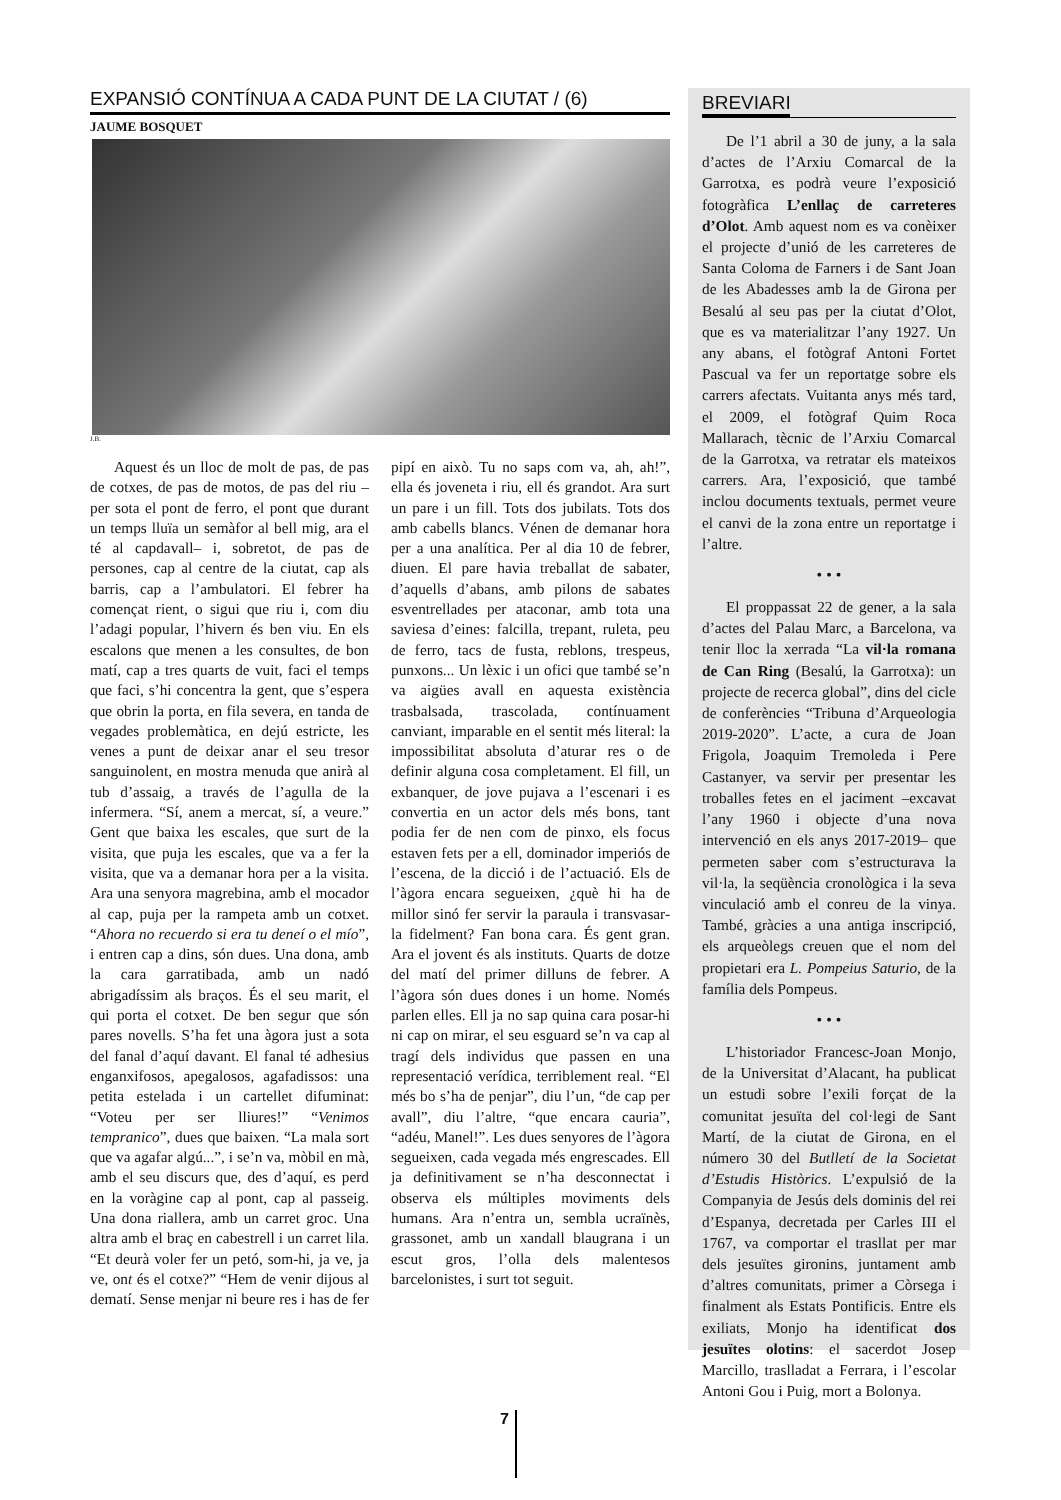EXPANSIÓ CONTÍNUA A CADA PUNT DE LA CIUTAT / (6)
JAUME BOSQUET
J.B.
Aquest és un lloc de molt de pas, de pas de cotxes, de pas de motos, de pas del riu –per sota el pont de ferro, el pont que durant un temps lluïa un semàfor al bell mig, ara el té al capdavall– i, sobretot, de pas de persones, cap al centre de la ciutat, cap als barris, cap a l’ambulatori. El febrer ha començat rient, o sigui que riu i, com diu l’adagi popular, l’hivern és ben viu. En els escalons que menen a les consultes, de bon matí, cap a tres quarts de vuit, faci el temps que faci, s’hi concentra la gent, que s’espera que obrin la porta, en fila severa, en tanda de vegades problemàtica, en dejú estricte, les venes a punt de deixar anar el seu tresor sanguinolent, en mostra menuda que anirà al tub d’assaig, a través de l’agulla de la infermera. “Sí, anem a mercat, sí, a veure.” Gent que baixa les escales, que surt de la visita, que puja les escales, que va a fer la visita, que va a demanar hora per a la visita. Ara una senyora magrebina, amb el mocador al cap, puja per la rampeta amb un cotxet. “Ahora no recuerdo si era tu deneí o el mío”, i entren cap a dins, són dues. Una dona, amb la cara garratibada, amb un nadó abrigadíssim als braços. És el seu marit, el qui porta el cotxet. De ben segur que són pares novells. S’ha fet una àgora just a sota del fanal d’aquí davant. El fanal té adhesius enganxifosos, apegalosos, agafadissos: una petita estelada i un cartellet difuminat: “Voteu per ser lliures!” “Venimos tempranico”, dues que baixen. “La mala sort que va agafar algú...”, i se’n va, mòbil en mà, amb el seu discurs que, des d’aquí, es perd en la voràgine cap al pont, cap al passeig. Una dona riallera, amb un carret groc. Una altra amb el braç en cabestrell i un carret lila. “Et deurà voler fer un petó, som-hi, ja ve, ja ve, ont és el cotxe?” “Hem de venir dijous al dematí. Sense menjar ni beure res i has de fer pipí en això. Tu no saps com va, ah, ah!”, ella és joveneta i riu, ell és grandot. Ara surt un pare i un fill. Tots dos jubilats. Tots dos amb cabells blancs. Vénen de demanar hora per a una analítica. Per al dia 10 de febrer, diuen. El pare havia treballat de sabater, d’aquells d’abans, amb pilons de sabates esventrellades per ataconar, amb tota una saviesa d’eines: falcilla, trepant, ruleta, peu de ferro, tacs de fusta, reblons, trespeus, punxons... Un lèxic i un ofici que també se’n va aigües avall en aquesta existència trasbalsada, trascolada, contínuament canviant, imparable en el sentit més literal: la impossibilitat absoluta d’aturar res o de definir alguna cosa completament. El fill, un exbanquer, de jove pujava a l’escenari i es convertia en un actor dels més bons, tant podia fer de nen com de pinxo, els focus estaven fets per a ell, dominador imperiós de l’escena, de la dicció i de l’actuació. Els de l’àgora encara segueixen, ¿què hi ha de millor sinó fer servir la paraula i transvasar-la fidelment? Fan bona cara. És gent gran. Ara el jovent és als instituts. Quarts de dotze del matí del primer dilluns de febrer. A l’àgora són dues dones i un home. Només parlen elles. Ell ja no sap quina cara posar-hi ni cap on mirar, el seu esguard se’n va cap al tragí dels individus que passen en una representació verídica, terriblement real. “El més bo s’ha de penjar”, diu l’un, “de cap per avall”, diu l’altre, “que encara cauria”, “adéu, Manel!”. Les dues senyores de l’àgora segueixen, cada vegada més engrescades. Ell ja definitivament se n’ha desconnectat i observa els múltiples moviments dels humans. Ara n’entra un, sembla ucraïnès, grassonet, amb un xandall blaugrana i un escut gros, l’olla dels malentesos barcelonistes, i surt tot seguit.
BREVIARI
De l’1 abril a 30 de juny, a la sala d’actes de l’Arxiu Comarcal de la Garrotxa, es podrà veure l’exposició fotogràfica L’enllaç de carreteres d’Olot. Amb aquest nom es va conèixer el projecte d’unió de les carreteres de Santa Coloma de Farners i de Sant Joan de les Abadesses amb la de Girona per Besalú al seu pas per la ciutat d’Olot, que es va materialitzar l’any 1927. Un any abans, el fotògraf Antoni Fortet Pascual va fer un reportatge sobre els carrers afectats. Vuitanta anys més tard, el 2009, el fotògraf Quim Roca Mallarach, tècnic de l’Arxiu Comarcal de la Garrotxa, va retratar els mateixos carrers. Ara, l’exposició, que també inclou documents textuals, permet veure el canvi de la zona entre un reportatge i l’altre.
• • •
El proppassat 22 de gener, a la sala d’actes del Palau Marc, a Barcelona, va tenir lloc la xerrada “La vil·la romana de Can Ring (Besalú, la Garrotxa): un projecte de recerca global”, dins del cicle de conferències “Tribuna d’Arqueologia 2019-2020”. L’acte, a cura de Joan Frigola, Joaquim Tremoleda i Pere Castanyer, va servir per presentar les troballes fetes en el jaciment –excavat l’any 1960 i objecte d’una nova intervenció en els anys 2017-2019– que permeten saber com s’estructurava la vil·la, la seqüència cronològica i la seva vinculació amb el conreu de la vinya. També, gràcies a una antiga inscripció, els arqueòlegs creuen que el nom del propietari era L. Pompeius Saturio, de la família dels Pompeus.
• • •
L’historiador Francesc-Joan Monjo, de la Universitat d’Alacant, ha publicat un estudi sobre l’exili forçat de la comunitat jesuïta del col·legi de Sant Martí, de la ciutat de Girona, en el número 30 del Butlletí de la Societat d’Estudis Històrics. L’expulsió de la Companyia de Jesús dels dominis del rei d’Espanya, decretada per Carles III el 1767, va comportar el trasllat per mar dels jesuïtes gironins, juntament amb d’altres comunitats, primer a Còrsega i finalment als Estats Pontificis. Entre els exiliats, Monjo ha identificat dos jesuïtes olotins: el sacerdot Josep Marcillo, traslladat a Ferrara, i l’escolar Antoni Gou i Puig, mort a Bolonya.
7